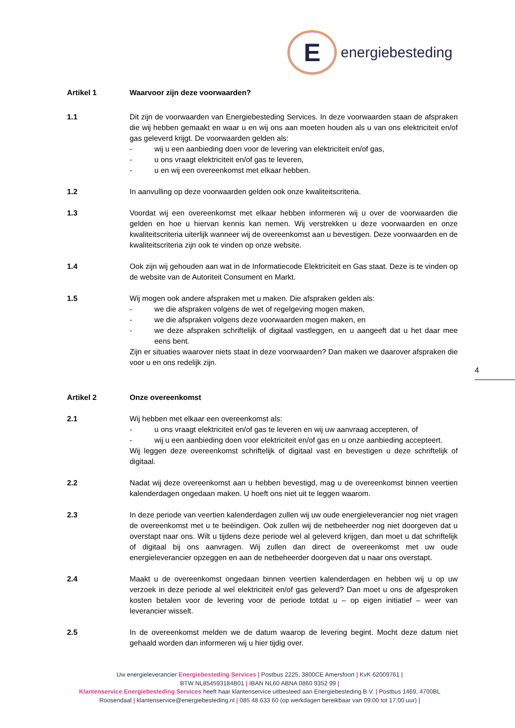E
energiebesteding
Artikel 1 Waarvoor zijn deze voorwaarden?
1.1 Dit zijn de voorwaarden van Energiebesteding Services. In deze voorwaarden staan de afspraken die wij hebben gemaakt en waar u en wij ons aan moeten houden als u van ons elektriciteit en/of gas geleverd krijgt. De voorwaarden gelden als:
- wij u een aanbieding doen voor de levering van elektriciteit en/of gas,
- u ons vraagt elektriciteit en/of gas te leveren,
- u en wij een overeenkomst met elkaar hebben.
1.2 In aanvulling op deze voorwaarden gelden ook onze kwaliteitscriteria.
1.3 Voordat wij een overeenkomst met elkaar hebben informeren wij u over de voorwaarden die gelden en hoe u hiervan kennis kan nemen. Wij verstrekken u deze voorwaarden en onze kwaliteitscriteria uiterlijk wanneer wij de overeenkomst aan u bevestigen. Deze voorwaarden en de kwaliteitscriteria zijn ook te vinden op onze website.
1.4 Ook zijn wij gehouden aan wat in de Informatiecode Elektriciteit en Gas staat. Deze is te vinden op de website van de Autoriteit Consument en Markt.
1.5 Wij mogen ook andere afspraken met u maken. Die afspraken gelden als:
- we die afspraken volgens de wet of regelgeving mogen maken,
- we die afspraken volgens deze voorwaarden mogen maken, en
- we deze afspraken schriftelijk of digitaal vastleggen, en u aangeeft dat u het daar mee eens bent.
Zijn er situaties waarover niets staat in deze voorwaarden? Dan maken we daarover afspraken die voor u en ons redelijk zijn.
Artikel 2 Onze overeenkomst
2.1 Wij hebben met elkaar een overeenkomst als:
- u ons vraagt elektriciteit en/of gas te leveren en wij uw aanvraag accepteren, of
- wij u een aanbieding doen voor elektriciteit en/of gas en u onze aanbieding accepteert.
Wij leggen deze overeenkomst schriftelijk of digitaal vast en bevestigen u deze schriftelijk of digitaal.
2.2 Nadat wij deze overeenkomst aan u hebben bevestigd, mag u de overeenkomst binnen veertien kalenderdagen ongedaan maken. U hoeft ons niet uit te leggen waarom.
2.3 In deze periode van veertien kalenderdagen zullen wij uw oude energieleverancier nog niet vragen de overeenkomst met u te beëindigen. Ook zullen wij de netbeheerder nog niet doorgeven dat u overstapt naar ons. Wilt u tijdens deze periode wel al geleverd krijgen, dan moet u dat schriftelijk of digitaal bij ons aanvragen. Wij zullen dan direct de overeenkomst met uw oude energieleverancier opzeggen en aan de netbeheerder doorgeven dat u naar ons overstapt.
2.4 Maakt u de overeenkomst ongedaan binnen veertien kalenderdagen en hebben wij u op uw verzoek in deze periode al wel elektriciteit en/of gas geleverd? Dan moet u ons de afgesproken kosten betalen voor de levering voor de periode totdat u – op eigen initiatief – weer van leverancier wisselt.
2.5 In de overeenkomst melden we de datum waarop de levering begint. Mocht deze datum niet gehaald worden dan informeren wij u hier tijdig over.
4
Uw energieleverancier Energiebesteding Services | Postbus 2225, 3800CE Amersfoort | KvK 62009761 |
BTW NL854593184B01 | IBAN NL60 ABNA 0860 9352 99 |
Klantenservice Energiebesteding Services heeft haar klantenservice uitbesteed aan Energiebesteding B.V. | Postbus 1469, 4700BL Roosendaal | klantenservice@energiebesteding.nl | 085 48 633 60 (op werkdagen bereikbaar van 09:00 tot 17:00 uur) |